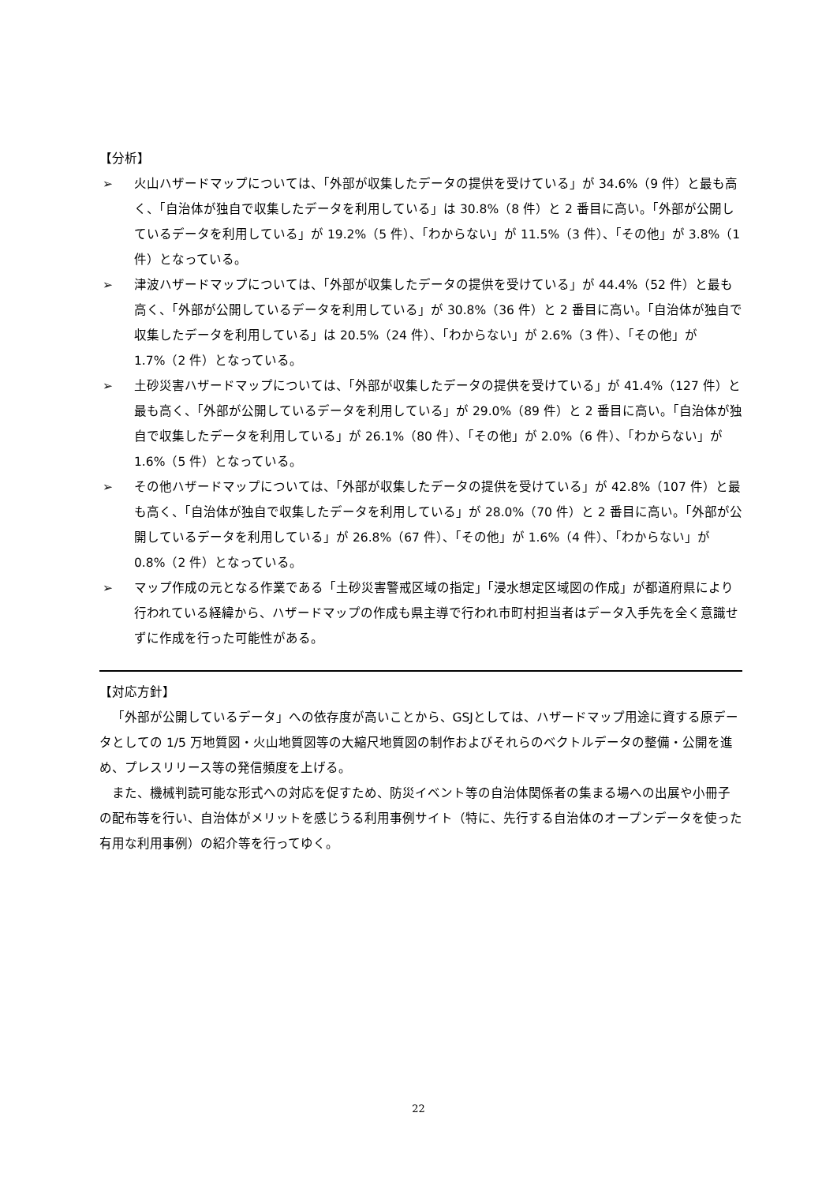【分析】
➢ 火山ハザードマップについては、「外部が収集したデータの提供を受けている」が 34.6%（9 件）と最も高く、「自治体が独自で収集したデータを利用している」は 30.8%（8 件）と 2 番目に高い。「外部が公開しているデータを利用している」が 19.2%（5 件）、「わからない」が 11.5%（3 件）、「その他」が 3.8%（1 件）となっている。
➢ 津波ハザードマップについては、「外部が収集したデータの提供を受けている」が 44.4%（52 件）と最も高く、「外部が公開しているデータを利用している」が 30.8%（36 件）と 2 番目に高い。「自治体が独自で収集したデータを利用している」は 20.5%（24 件）、「わからない」が 2.6%（3 件）、「その他」が 1.7%（2 件）となっている。
➢ 土砂災害ハザードマップについては、「外部が収集したデータの提供を受けている」が 41.4%（127 件）と最も高く、「外部が公開しているデータを利用している」が 29.0%（89 件）と 2 番目に高い。「自治体が独自で収集したデータを利用している」が 26.1%（80 件）、「その他」が 2.0%（6 件）、「わからない」が 1.6%（5 件）となっている。
➢ その他ハザードマップについては、「外部が収集したデータの提供を受けている」が 42.8%（107 件）と最も高く、「自治体が独自で収集したデータを利用している」が 28.0%（70 件）と 2 番目に高い。「外部が公開しているデータを利用している」が 26.8%（67 件）、「その他」が 1.6%（4 件）、「わからない」が 0.8%（2 件）となっている。
➢ マップ作成の元となる作業である「土砂災害警戒区域の指定」「浸水想定区域図の作成」が都道府県により行われている経緯から、ハザードマップの作成も県主導で行われ市町村担当者はデータ入手先を全く意識せずに作成を行った可能性がある。
【対応方針】
「外部が公開しているデータ」への依存度が高いことから、GSJとしては、ハザードマップ用途に資する原データとしての 1/5 万地質図・火山地質図等の大縮尺地質図の制作およびそれらのベクトルデータの整備・公開を進め、プレスリリース等の発信頻度を上げる。
また、機械判読可能な形式への対応を促すため、防災イベント等の自治体関係者の集まる場への出展や小冊子の配布等を行い、自治体がメリットを感じうる利用事例サイト（特に、先行する自治体のオープンデータを使った有用な利用事例）の紹介等を行ってゆく。
22